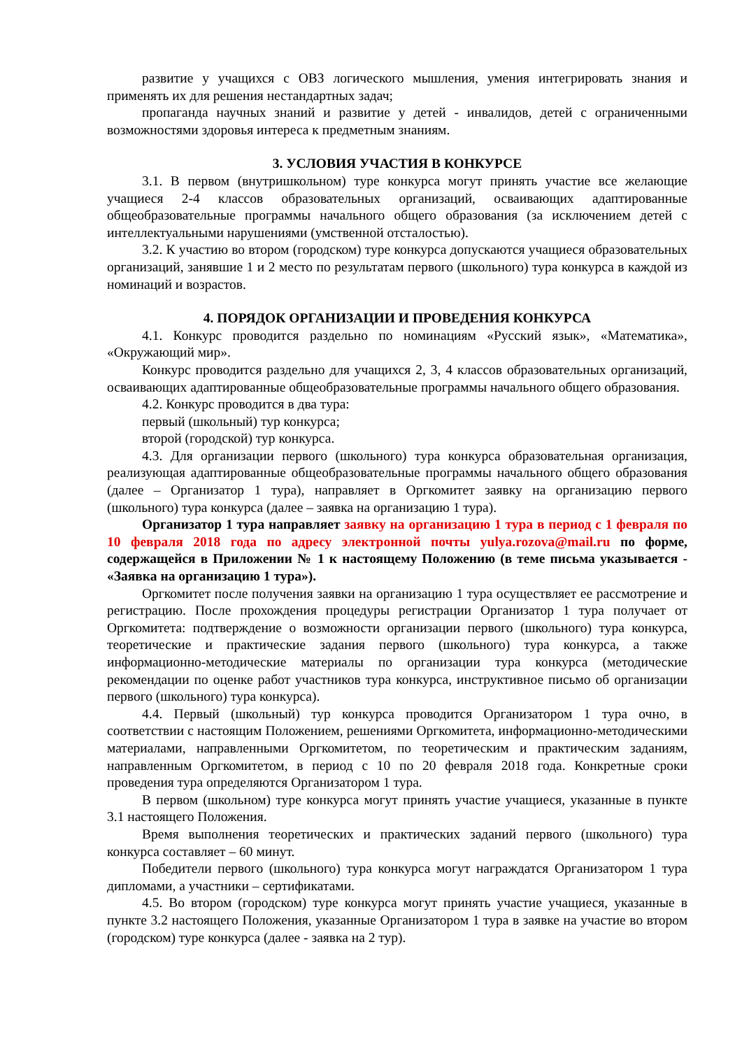развитие у учащихся с ОВЗ логического мышления, умения интегрировать знания и применять их для решения нестандартных задач;
пропаганда научных знаний и развитие у детей - инвалидов, детей с ограниченными возможностями здоровья интереса к предметным знаниям.
3. УСЛОВИЯ УЧАСТИЯ В КОНКУРСЕ
3.1. В первом (внутришкольном) туре конкурса могут принять участие все желающие учащиеся 2-4 классов образовательных организаций, осваивающих адаптированные общеобразовательные программы начального общего образования (за исключением детей с интеллектуальными нарушениями (умственной отсталостью).
3.2. К участию во втором (городском) туре конкурса допускаются учащиеся образовательных организаций, занявшие 1 и 2 место по результатам первого (школьного) тура конкурса в каждой из номинаций и возрастов.
4. ПОРЯДОК ОРГАНИЗАЦИИ И ПРОВЕДЕНИЯ КОНКУРСА
4.1. Конкурс проводится раздельно по номинациям «Русский язык», «Математика», «Окружающий мир».
Конкурс проводится раздельно для учащихся 2, 3, 4 классов образовательных организаций, осваивающих адаптированные общеобразовательные программы начального общего образования.
4.2. Конкурс проводится в два тура:
первый (школьный) тур конкурса;
второй (городской) тур конкурса.
4.3. Для организации первого (школьного) тура конкурса образовательная организация, реализующая адаптированные общеобразовательные программы начального общего образования (далее – Организатор 1 тура), направляет в Оргкомитет заявку на организацию первого (школьного) тура конкурса (далее – заявка на организацию 1 тура).
Организатор 1 тура направляет заявку на организацию 1 тура в период с 1 февраля по 10 февраля 2018 года по адресу электронной почты yulya.rozova@mail.ru по форме, содержащейся в Приложении № 1 к настоящему Положению (в теме письма указывается - «Заявка на организацию 1 тура»).
Оргкомитет после получения заявки на организацию 1 тура осуществляет ее рассмотрение и регистрацию. После прохождения процедуры регистрации Организатор 1 тура получает от Оргкомитета: подтверждение о возможности организации первого (школьного) тура конкурса, теоретические и практические задания первого (школьного) тура конкурса, а также информационно-методические материалы по организации тура конкурса (методические рекомендации по оценке работ участников тура конкурса, инструктивное письмо об организации первого (школьного) тура конкурса).
4.4. Первый (школьный) тур конкурса проводится Организатором 1 тура очно, в соответствии с настоящим Положением, решениями Оргкомитета, информационно-методическими материалами, направленными Оргкомитетом, по теоретическим и практическим заданиям, направленным Оргкомитетом, в период с 10 по 20 февраля 2018 года. Конкретные сроки проведения тура определяются Организатором 1 тура.
В первом (школьном) туре конкурса могут принять участие учащиеся, указанные в пункте 3.1 настоящего Положения.
Время выполнения теоретических и практических заданий первого (школьного) тура конкурса составляет – 60 минут.
Победители первого (школьного) тура конкурса могут награждатся Организатором 1 тура дипломами, а участники – сертификатами.
4.5. Во втором (городском) туре конкурса могут принять участие учащиеся, указанные в пункте 3.2 настоящего Положения, указанные Организатором 1 тура в заявке на участие во втором (городском) туре конкурса (далее - заявка на 2 тур).